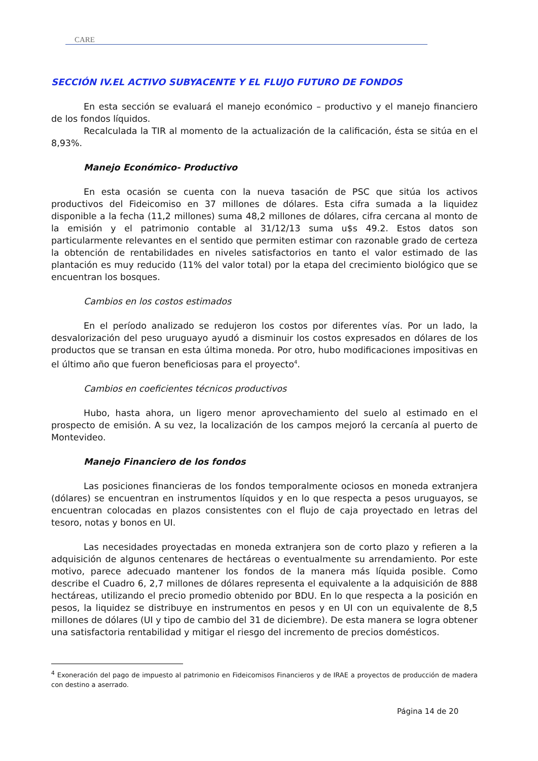CARE
SECCIÓN IV.EL ACTIVO SUBYACENTE Y EL FLUJO FUTURO DE FONDOS
En esta sección se evaluará el manejo económico – productivo y el manejo financiero de los fondos líquidos.
Recalculada la TIR al momento de la actualización de la calificación, ésta se sitúa en el 8,93%.
Manejo Económico- Productivo
En esta ocasión se cuenta con la nueva tasación de PSC que sitúa los activos productivos del Fideicomiso en 37 millones de dólares. Esta cifra sumada a la liquidez disponible a la fecha (11,2 millones) suma 48,2 millones de dólares, cifra cercana al monto de la emisión y el patrimonio contable al 31/12/13 suma u$s 49.2. Estos datos son particularmente relevantes en el sentido que permiten estimar con razonable grado de certeza la obtención de rentabilidades en niveles satisfactorios en tanto el valor estimado de las plantación es muy reducido (11% del valor total) por la etapa del crecimiento biológico que se encuentran los bosques.
Cambios en los costos estimados
En el período analizado se redujeron los costos por diferentes vías. Por un lado, la desvalorización del peso uruguayo ayudó a disminuir los costos expresados en dólares de los productos que se transan en esta última moneda. Por otro, hubo modificaciones impositivas en el último año que fueron beneficiosas para el proyecto<sup>4</sup>.
Cambios en coeficientes técnicos productivos
Hubo, hasta ahora, un ligero menor aprovechamiento del suelo al estimado en el prospecto de emisión. A su vez, la localización de los campos mejoró la cercanía al puerto de Montevideo.
Manejo Financiero de los fondos
Las posiciones financieras de los fondos temporalmente ociosos en moneda extranjera (dólares) se encuentran en instrumentos líquidos y en lo que respecta a pesos uruguayos, se encuentran colocadas en plazos consistentes con el flujo de caja proyectado en letras del tesoro, notas y bonos en UI.
Las necesidades proyectadas en moneda extranjera son de corto plazo y refieren a la adquisición de algunos centenares de hectáreas o eventualmente su arrendamiento. Por este motivo, parece adecuado mantener los fondos de la manera más líquida posible. Como describe el Cuadro 6, 2,7 millones de dólares representa el equivalente a la adquisición de 888 hectáreas, utilizando el precio promedio obtenido por BDU. En lo que respecta a la posición en pesos, la liquidez se distribuye en instrumentos en pesos y en UI con un equivalente de 8,5 millones de dólares (UI y tipo de cambio del 31 de diciembre). De esta manera se logra obtener una satisfactoria rentabilidad y mitigar el riesgo del incremento de precios domésticos.
<sup>4</sup> Exoneración del pago de impuesto al patrimonio en Fideicomisos Financieros y de IRAE a proyectos de producción de madera con destino a aserrado.
Página 14 de 20